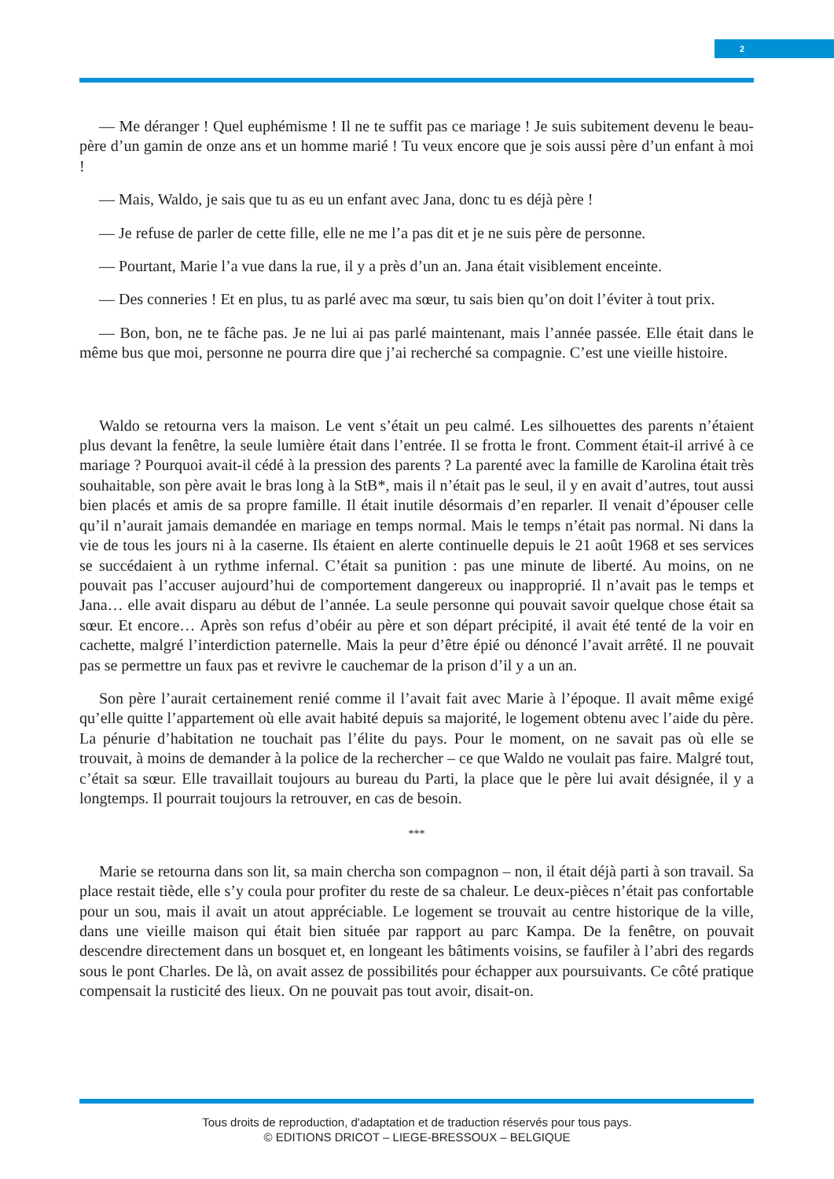2
— Me déranger ! Quel euphémisme ! Il ne te suffit pas ce mariage ! Je suis subitement devenu le beau-père d’un gamin de onze ans et un homme marié ! Tu veux encore que je sois aussi père d’un enfant à moi !
— Mais, Waldo, je sais que tu as eu un enfant avec Jana, donc tu es déjà père !
— Je refuse de parler de cette fille, elle ne me l’a pas dit et je ne suis père de personne.
— Pourtant, Marie l’a vue dans la rue, il y a près d’un an. Jana était visiblement enceinte.
— Des conneries ! Et en plus, tu as parlé avec ma sœur, tu sais bien qu’on doit l’éviter à tout prix.
— Bon, bon, ne te fâche pas. Je ne lui ai pas parlé maintenant, mais l’année passée. Elle était dans le même bus que moi, personne ne pourra dire que j’ai recherché sa compagnie. C’est une vieille histoire.
Waldo se retourna vers la maison. Le vent s’était un peu calmé. Les silhouettes des parents n’étaient plus devant la fenêtre, la seule lumière était dans l’entrée. Il se frotta le front. Comment était-il arrivé à ce mariage ? Pourquoi avait-il cédé à la pression des parents ? La parenté avec la famille de Karolina était très souhaitable, son père avait le bras long à la StB*, mais il n’était pas le seul, il y en avait d’autres, tout aussi bien placés et amis de sa propre famille. Il était inutile désormais d’en reparler. Il venait d’épouser celle qu’il n’aurait jamais demandée en mariage en temps normal. Mais le temps n’était pas normal. Ni dans la vie de tous les jours ni à la caserne. Ils étaient en alerte continuelle depuis le 21 août 1968 et ses services se succédaient à un rythme infernal. C’était sa punition : pas une minute de liberté. Au moins, on ne pouvait pas l’accuser aujourd’hui de comportement dangereux ou inapproprié. Il n’avait pas le temps et Jana… elle avait disparu au début de l’année. La seule personne qui pouvait savoir quelque chose était sa sœur. Et encore… Après son refus d’obéir au père et son départ précipité, il avait été tenté de la voir en cachette, malgré l’interdiction paternelle. Mais la peur d’être épié ou dénoncé l’avait arrêté. Il ne pouvait pas se permettre un faux pas et revivre le cauchemar de la prison d’il y a un an.
Son père l’aurait certainement renié comme il l’avait fait avec Marie à l’époque. Il avait même exigé qu’elle quitte l’appartement où elle avait habité depuis sa majorité, le logement obtenu avec l’aide du père. La pénurie d’habitation ne touchait pas l’élite du pays. Pour le moment, on ne savait pas où elle se trouvait, à moins de demander à la police de la rechercher – ce que Waldo ne voulait pas faire. Malgré tout, c’était sa sœur. Elle travaillait toujours au bureau du Parti, la place que le père lui avait désignée, il y a longtemps. Il pourrait toujours la retrouver, en cas de besoin.
***
Marie se retourna dans son lit, sa main chercha son compagnon – non, il était déjà parti à son travail. Sa place restait tiède, elle s’y coula pour profiter du reste de sa chaleur. Le deux-pièces n’était pas confortable pour un sou, mais il avait un atout appréciable. Le logement se trouvait au centre historique de la ville, dans une vieille maison qui était bien située par rapport au parc Kampa. De la fenêtre, on pouvait descendre directement dans un bosquet et, en longeant les bâtiments voisins, se faufiler à l’abri des regards sous le pont Charles. De là, on avait assez de possibilités pour échapper aux poursuivants. Ce côté pratique compensait la rusticité des lieux. On ne pouvait pas tout avoir, disait-on.
Tous droits de reproduction, d'adaptation et de traduction réservés pour tous pays.
© EDITIONS DRICOT – LIEGE-BRESSOUX – BELGIQUE